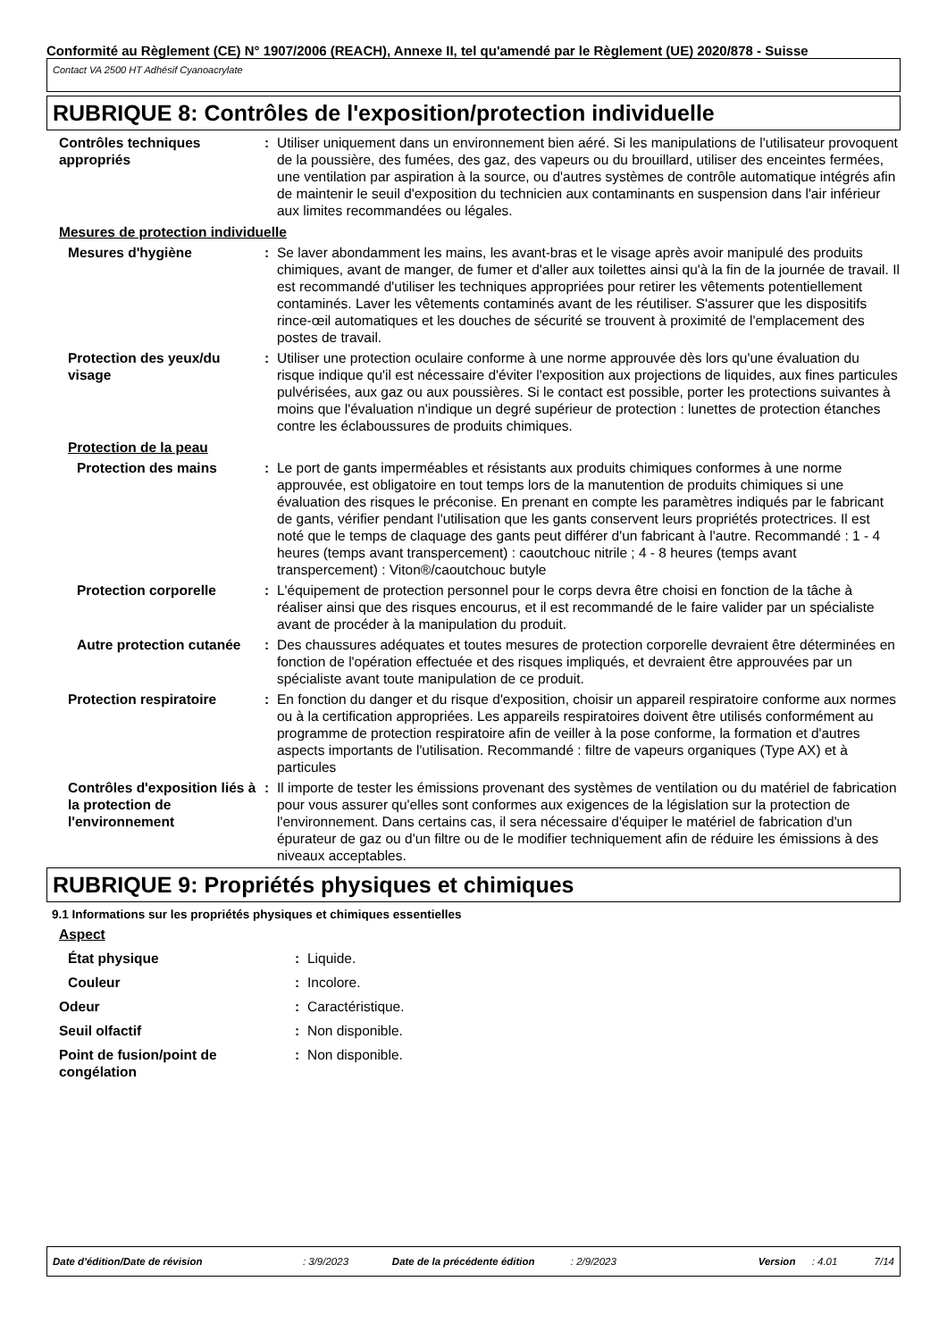Conformité au Règlement (CE) N° 1907/2006 (REACH), Annexe II, tel qu'amendé par le Règlement (UE) 2020/878 - Suisse
Contact VA 2500 HT Adhésif Cyanoacrylate
RUBRIQUE 8: Contrôles de l'exposition/protection individuelle
Contrôles techniques appropriés
: Utiliser uniquement dans un environnement bien aéré. Si les manipulations de l'utilisateur provoquent de la poussière, des fumées, des gaz, des vapeurs ou du brouillard, utiliser des enceintes fermées, une ventilation par aspiration à la source, ou d'autres systèmes de contrôle automatique intégrés afin de maintenir le seuil d'exposition du technicien aux contaminants en suspension dans l'air inférieur aux limites recommandées ou légales.
Mesures de protection individuelle
Mesures d'hygiène : Se laver abondamment les mains, les avant-bras et le visage après avoir manipulé des produits chimiques, avant de manger, de fumer et d'aller aux toilettes ainsi qu'à la fin de la journée de travail. Il est recommandé d'utiliser les techniques appropriées pour retirer les vêtements potentiellement contaminés. Laver les vêtements contaminés avant de les réutiliser. S'assurer que les dispositifs rince-œil automatiques et les douches de sécurité se trouvent à proximité de l'emplacement des postes de travail.
Protection des yeux/du visage
: Utiliser une protection oculaire conforme à une norme approuvée dès lors qu'une évaluation du risque indique qu'il est nécessaire d'éviter l'exposition aux projections de liquides, aux fines particules pulvérisées, aux gaz ou aux poussières. Si le contact est possible, porter les protections suivantes à moins que l'évaluation n'indique un degré supérieur de protection : lunettes de protection étanches contre les éclaboussures de produits chimiques.
Protection de la peau
Protection des mains : Le port de gants imperméables et résistants aux produits chimiques conformes à une norme approuvée, est obligatoire en tout temps lors de la manutention de produits chimiques si une évaluation des risques le préconise. En prenant en compte les paramètres indiqués par le fabricant de gants, vérifier pendant l'utilisation que les gants conservent leurs propriétés protectrices. Il est noté que le temps de claquage des gants peut différer d'un fabricant à l'autre. Recommandé : 1 - 4 heures (temps avant transpercement) : caoutchouc nitrile ; 4 - 8 heures (temps avant transpercement) : Viton®/caoutchouc butyle
Protection corporelle : L'équipement de protection personnel pour le corps devra être choisi en fonction de la tâche à réaliser ainsi que des risques encourus, et il est recommandé de le faire valider par un spécialiste avant de procéder à la manipulation du produit.
Autre protection cutanée
: Des chaussures adéquates et toutes mesures de protection corporelle devraient être déterminées en fonction de l'opération effectuée et des risques impliqués, et devraient être approuvées par un spécialiste avant toute manipulation de ce produit.
Protection respiratoire : En fonction du danger et du risque d'exposition, choisir un appareil respiratoire conforme aux normes ou à la certification appropriées. Les appareils respiratoires doivent être utilisés conformément au programme de protection respiratoire afin de veiller à la pose conforme, la formation et d'autres aspects importants de l'utilisation. Recommandé : filtre de vapeurs organiques (Type AX) et à particules
Contrôles d'exposition liés à la protection de l'environnement
: Il importe de tester les émissions provenant des systèmes de ventilation ou du matériel de fabrication pour vous assurer qu'elles sont conformes aux exigences de la législation sur la protection de l'environnement. Dans certains cas, il sera nécessaire d'équiper le matériel de fabrication d'un épurateur de gaz ou d'un filtre ou de le modifier techniquement afin de réduire les émissions à des niveaux acceptables.
RUBRIQUE 9: Propriétés physiques et chimiques
9.1 Informations sur les propriétés physiques et chimiques essentielles
Aspect
État physique : Liquide.
Couleur : Incolore.
Odeur : Caractéristique.
Seuil olfactif : Non disponible.
Point de fusion/point de congélation
: Non disponible.
Date d'édition/Date de révision: 3/9/2023 Date de la précédente édition: 2/9/2023 Version: 4.01 7/14